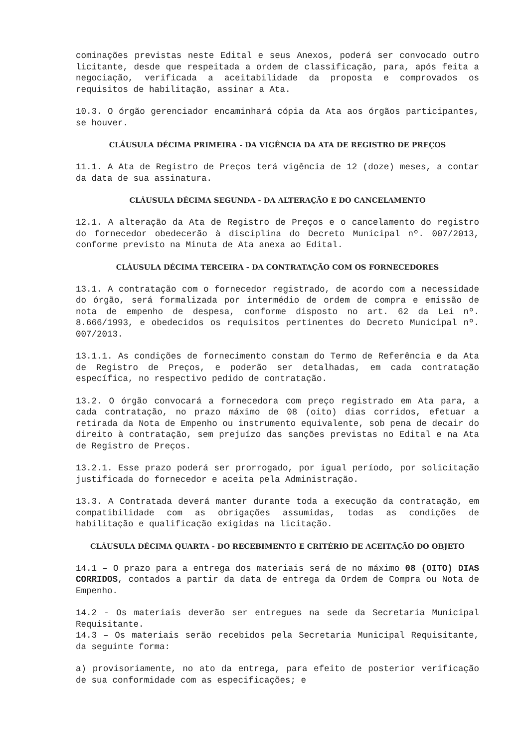cominações previstas neste Edital e seus Anexos, poderá ser convocado outro licitante, desde que respeitada a ordem de classificação, para, após feita a negociação, verificada a aceitabilidade da proposta e comprovados os requisitos de habilitação, assinar a Ata.
10.3. O órgão gerenciador encaminhará cópia da Ata aos órgãos participantes, se houver.
CLÁUSULA DÉCIMA PRIMEIRA - DA VIGÊNCIA DA ATA DE REGISTRO DE PREÇOS
11.1. A Ata de Registro de Preços terá vigência de 12 (doze) meses, a contar da data de sua assinatura.
CLÁUSULA DÉCIMA SEGUNDA - DA ALTERAÇÃO E DO CANCELAMENTO
12.1. A alteração da Ata de Registro de Preços e o cancelamento do registro do fornecedor obedecerão à disciplina do Decreto Municipal nº. 007/2013, conforme previsto na Minuta de Ata anexa ao Edital.
CLÁUSULA DÉCIMA TERCEIRA - DA CONTRATAÇÃO COM OS FORNECEDORES
13.1. A contratação com o fornecedor registrado, de acordo com a necessidade do órgão, será formalizada por intermédio de ordem de compra e emissão de nota de empenho de despesa, conforme disposto no art. 62 da Lei nº. 8.666/1993, e obedecidos os requisitos pertinentes do Decreto Municipal nº. 007/2013.
13.1.1. As condições de fornecimento constam do Termo de Referência e da Ata de Registro de Preços, e poderão ser detalhadas, em cada contratação específica, no respectivo pedido de contratação.
13.2. O órgão convocará a fornecedora com preço registrado em Ata para, a cada contratação, no prazo máximo de 08 (oito) dias corridos, efetuar a retirada da Nota de Empenho ou instrumento equivalente, sob pena de decair do direito à contratação, sem prejuízo das sanções previstas no Edital e na Ata de Registro de Preços.
13.2.1. Esse prazo poderá ser prorrogado, por igual período, por solicitação justificada do fornecedor e aceita pela Administração.
13.3. A Contratada deverá manter durante toda a execução da contratação, em compatibilidade com as obrigações assumidas, todas as condições de habilitação e qualificação exigidas na licitação.
CLÁUSULA DÉCIMA QUARTA - DO RECEBIMENTO E CRITÉRIO DE ACEITAÇÃO DO OBJETO
14.1 – O prazo para a entrega dos materiais será de no máximo 08 (OITO) DIAS CORRIDOS, contados a partir da data de entrega da Ordem de Compra ou Nota de Empenho.
14.2 - Os materiais deverão ser entregues na sede da Secretaria Municipal Requisitante.
14.3 – Os materiais serão recebidos pela Secretaria Municipal Requisitante, da seguinte forma:
a) provisoriamente, no ato da entrega, para efeito de posterior verificação de sua conformidade com as especificações; e